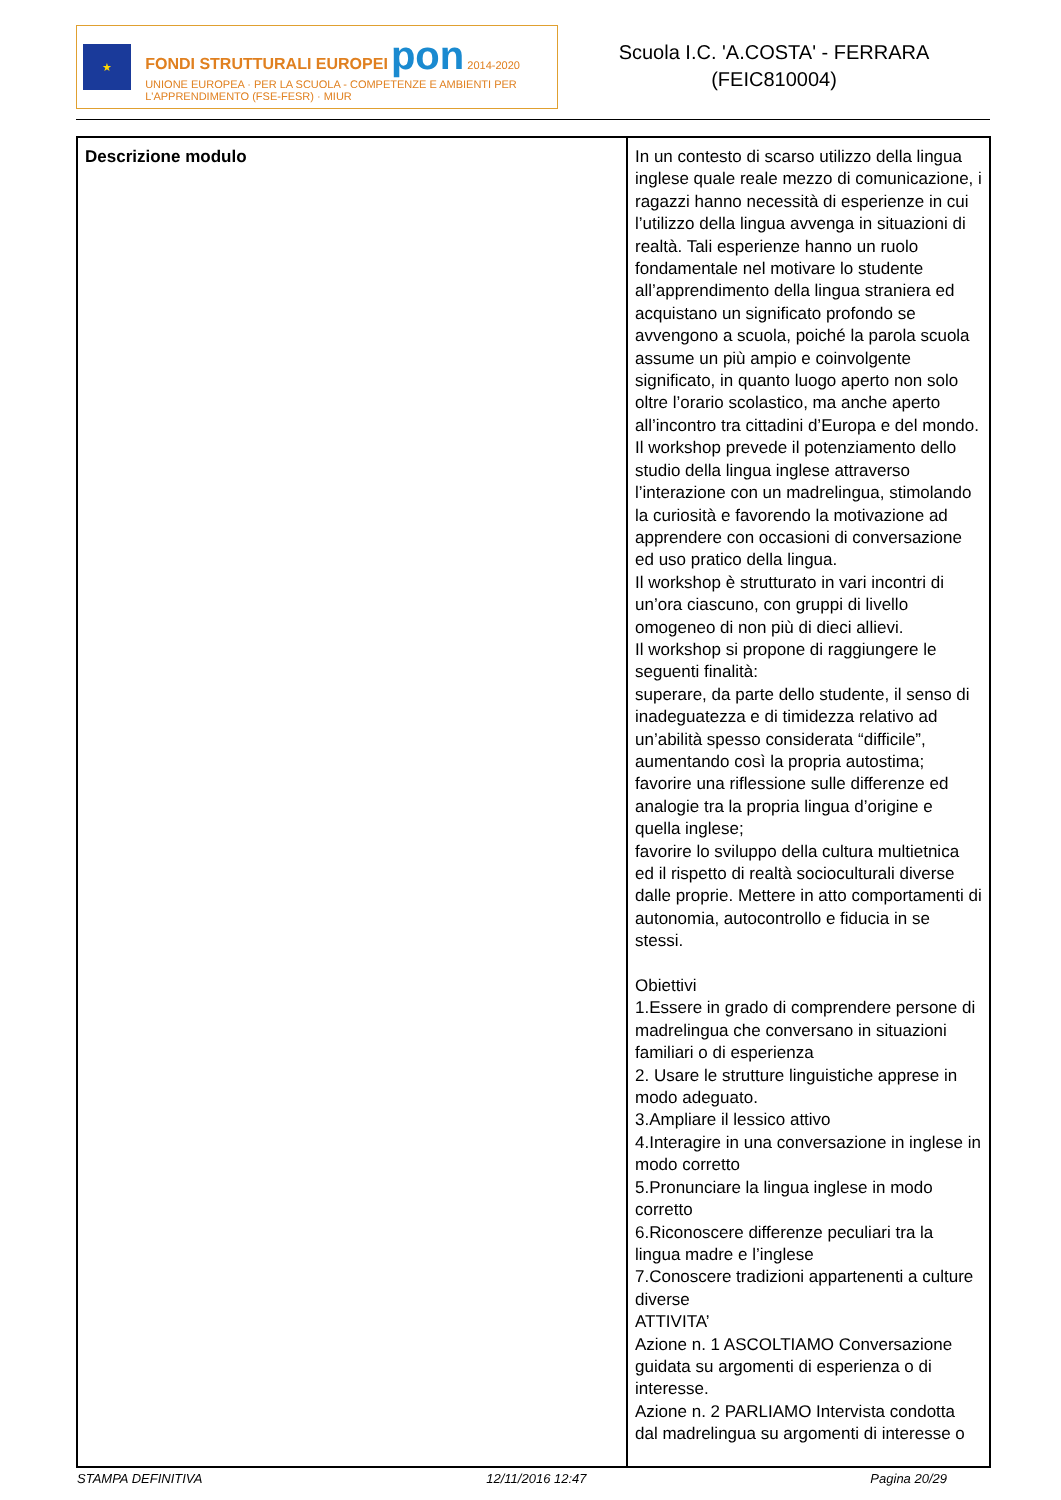★
FONDI STRUTTURALI EUROPEI pon 2014-2020
UNIONE EUROPEA · PER LA SCUOLA - COMPETENZE E AMBIENTI PER L'APPRENDIMENTO (FSE-FESR) · MIUR
Scuola I.C. 'A.COSTA' - FERRARA
(FEIC810004)
| Descrizione modulo | In un contesto di scarso utilizzo della lingua inglese quale reale mezzo di comunicazione, i ragazzi hanno necessità di esperienze in cui l’utilizzo della lingua avvenga in situazioni di realtà. Tali esperienze hanno un ruolo fondamentale nel motivare lo studente all’apprendimento della lingua straniera ed acquistano un significato profondo se avvengono a scuola, poiché la parola scuola assume un più ampio e coinvolgente significato, in quanto luogo aperto non solo oltre l’orario scolastico, ma anche aperto all’incontro tra cittadini d’Europa e del mondo. Il workshop prevede il potenziamento dello studio della lingua inglese attraverso l’interazione con un madrelingua, stimolando la curiosità e favorendo la motivazione ad apprendere con occasioni di conversazione ed uso pratico della lingua. Il workshop è strutturato in vari incontri di un’ora ciascuno, con gruppi di livello omogeneo di non più di dieci allievi. Il workshop si propone di raggiungere le seguenti finalità: superare, da parte dello studente, il senso di inadeguatezza e di timidezza relativo ad un’abilità spesso considerata “difficile”, aumentando così la propria autostima; favorire una riflessione sulle differenze ed analogie tra la propria lingua d’origine e quella inglese; favorire lo sviluppo della cultura multietnica ed il rispetto di realtà socioculturali diverse dalle proprie. Mettere in atto comportamenti di autonomia, autocontrollo e fiducia in se stessi. Obiettivi 1.Essere in grado di comprendere persone di madrelingua che conversano in situazioni familiari o di esperienza 2. Usare le strutture linguistiche apprese in modo adeguato. 3.Ampliare il lessico attivo 4.Interagire in una conversazione in inglese in modo corretto 5.Pronunciare la lingua inglese in modo corretto 6.Riconoscere differenze peculiari tra la lingua madre e l’inglese 7.Conoscere tradizioni appartenenti a culture diverse ATTIVITA’ Azione n. 1 ASCOLTIAMO Conversazione guidata su argomenti di esperienza o di interesse. Azione n. 2 PARLIAMO Intervista condotta dal madrelingua su argomenti di interesse o |
STAMPA DEFINITIVA 12/11/2016 12:47 Pagina 20/29